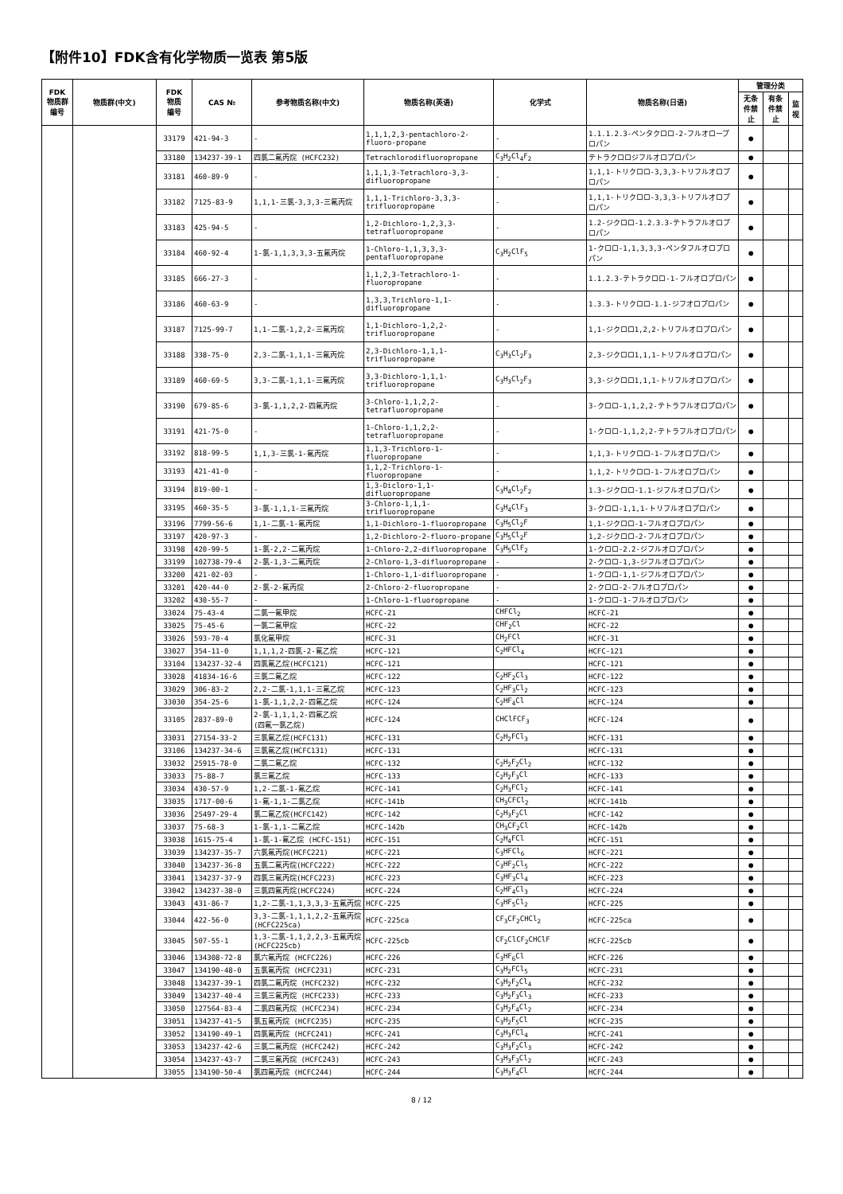【附件10】FDK含有化学物质一览表 第5版
| FDK 物质群 编号 | 物质群(中文) | FDK 物质 编号 | CAS № | 参考物质名称(中文) | 物质名称(英语) | 化学式 | 物质名称(日语) | 管理分类 | | |
| --- | --- | --- | --- | --- | --- | --- | --- | --- | --- | --- |
| | | | | | | | | 无条件禁止 | 有条件禁止 | 监视 |
| | | 33179 | 421-94-3 | - | 1,1,1,2,3-pentachloro-2-fluoro-propane | - | 1.1.1.2.3-ペンタクロロ-2-フルオロープロパン | ● | | |
| | | 33180 | 134237-39-1 | 四氯二氟丙烷 (HCFC232) | Tetrachlorodifluoropropane | C<sub>3</sub>H<sub>2</sub>Cl<sub>4</sub>F<sub>2</sub> | テトラクロロジフルオロプロパン | ● | | |
| | | 33181 | 460-89-9 | - | 1,1,1,3-Tetrachloro-3,3-difluoropropane | - | 1,1,1-トリクロロ-3,3,3-トリフルオロプロパン | ● | | |
| | | 33182 | 7125-83-9 | 1,1,1-三氯-3,3,3-三氟丙烷 | 1,1,1-Trichloro-3,3,3-trifluoropropane | - | 1,1,1-トリクロロ-3,3,3-トリフルオロプロパン | ● | | |
| | | 33183 | 425-94-5 | - | 1,2-Dichloro-1,2,3,3-tetrafluoropropane | - | 1.2-ジクロロ-1.2.3.3-テトラフルオロプロパン | ● | | |
| | | 33184 | 460-92-4 | 1-氯-1,1,3,3,3-五氟丙烷 | 1-Chloro-1,1,3,3,3-pentafluoropropane | C<sub>3</sub>H<sub>2</sub>ClF<sub>5</sub> | 1-クロロ-1,1,3,3,3-ペンタフルオロプロパン | ● | | |
| | | 33185 | 666-27-3 | - | 1,1,2,3-Tetrachloro-1-fluoropropane | - | 1.1.2.3-テトラクロロ-1-フルオロプロパン | ● | | |
| | | 33186 | 460-63-9 | - | 1,3,3,Trichloro-1,1-difluoropropane | - | 1.3.3-トリクロロ-1.1-ジフオロプロパン | ● | | |
| | | 33187 | 7125-99-7 | 1,1-二氯-1,2,2-三氟丙烷 | 1,1-Dichloro-1,2,2-trifluoropropane | - | 1,1-ジクロロ1,2,2-トリフルオロプロパン | ● | | |
| | | 33188 | 338-75-0 | 2,3-二氯-1,1,1-三氟丙烷 | 2,3-Dichloro-1,1,1-trifluoropropane | C<sub>3</sub>H<sub>3</sub>Cl<sub>2</sub>F<sub>3</sub> | 2,3-ジクロロ1,1,1-トリフルオロプロパン | ● | | |
| | | 33189 | 460-69-5 | 3,3-二氯-1,1,1-三氟丙烷 | 3,3-Dichloro-1,1,1-trifluoropropane | C<sub>3</sub>H<sub>3</sub>Cl<sub>2</sub>F<sub>3</sub> | 3,3-ジクロロ1,1,1-トリフルオロプロパン | ● | | |
| | | 33190 | 679-85-6 | 3-氯-1,1,2,2-四氟丙烷 | 3-Chloro-1,1,2,2-tetrafluoropropane | - | 3-クロロ-1,1,2,2-テトラフルオロプロパン | ● | | |
| | | 33191 | 421-75-0 | - | 1-Chloro-1,1,2,2-tetrafluoropropane | - | 1-クロロ-1,1,2,2-テトラフルオロプロパン | ● | | |
| | | 33192 | 818-99-5 | 1,1,3-三氯-1-氟丙烷 | 1,1,3-Trichloro-1-fluoropropane | - | 1,1,3-トリクロロ-1-フルオロプロパン | ● | | |
| | | 33193 | 421-41-0 | - | 1,1,2-Trichloro-1-fluoropropane | - | 1,1,2-トリクロロ-1-フルオロプロパン | ● | | |
| | | 33194 | 819-00-1 | - | 1,3-Dicloro-1,1-difluoropropane | C<sub>3</sub>H<sub>4</sub>Cl<sub>2</sub>F<sub>2</sub> | 1.3-ジクロロ-1.1-ジフルオロプロパン | ● | | |
| | | 33195 | 460-35-5 | 3-氯-1,1,1-三氟丙烷 | 3-Chloro-1,1,1-trifluoropropane | C<sub>3</sub>H<sub>4</sub>ClF<sub>3</sub> | 3-クロロ-1,1,1-トリフルオロプロパン | ● | | |
| | | 33196 | 7799-56-6 | 1,1-二氯-1-氟丙烷 | 1,1-Dichloro-1-fluoropropane | C<sub>3</sub>H<sub>5</sub>Cl<sub>2</sub>F | 1,1-ジクロロ-1-フルオロプロパン | ● | | |
| | | 33197 | 420-97-3 | - | 1,2-Dichloro-2-fluoro-propane | C<sub>3</sub>H<sub>5</sub>Cl<sub>2</sub>F | 1,2-ジクロロ-2-フルオロプロパン | ● | | |
| | | 33198 | 420-99-5 | 1-氯-2,2-二氟丙烷 | 1-Chloro-2,2-difluoropropane | C<sub>3</sub>H<sub>5</sub>ClF<sub>2</sub> | 1-クロロ-2.2-ジフルオロプロパン | ● | | |
| | | 33199 | 102738-79-4 | 2-氯-1,3-二氟丙烷 | 2-Chloro-1,3-difluoropropane | - | 2-クロロ-1,3-ジフルオロプロパン | ● | | |
| | | 33200 | 421-02-03 | - | 1-Chloro-1,1-difluoropropane | - | 1-クロロ-1,1-ジフルオロプロパン | ● | | |
| | | 33201 | 420-44-0 | 2-氯-2-氟丙烷 | 2-Chloro-2-fluoropropane | - | 2-クロロ-2-フルオロプロパン | ● | | |
| | | 33202 | 430-55-7 | - | 1-Chloro-1-fluoropropane | - | 1-クロロ-1-フルオロプロパン | ● | | |
| | | 33024 | 75-43-4 | 二氯一氟甲烷 | HCFC-21 | CHFCl<sub>2</sub> | HCFC-21 | ● | | |
| | | 33025 | 75-45-6 | 一氯二氟甲烷 | HCFC-22 | CHF<sub>2</sub>Cl | HCFC-22 | ● | | |
| | | 33026 | 593-70-4 | 氯化氟甲烷 | HCFC-31 | CH<sub>2</sub>FCl | HCFC-31 | ● | | |
| | | 33027 | 354-11-0 | 1,1,1,2-四氯-2-氟乙烷 | HCFC-121 | C<sub>2</sub>HFCl<sub>4</sub> | HCFC-121 | ● | | |
| | | 33104 | 134237-32-4 | 四氯氟乙烷(HCFC121) | HCFC-121 | | HCFC-121 | ● | | |
| | | 33028 | 41834-16-6 | 三氯二氟乙烷 | HCFC-122 | C<sub>2</sub>HF<sub>2</sub>Cl<sub>3</sub> | HCFC-122 | ● | | |
| | | 33029 | 306-83-2 | 2,2-二氯-1,1,1-三氟乙烷 | HCFC-123 | C<sub>2</sub>HF<sub>3</sub>Cl<sub>2</sub> | HCFC-123 | ● | | |
| | | 33030 | 354-25-6 | 1-氯-1,1,2,2-四氟乙烷 | HCFC-124 | C<sub>2</sub>HF<sub>4</sub>Cl | HCFC-124 | ● | | |
| | | 33105 | 2837-89-0 | 2-氯-1,1,1,2-四氟乙烷 (四氟一氯乙烷) | HCFC-124 | CHClFCF<sub>3</sub> | HCFC-124 | ● | | |
| | | 33031 | 27154-33-2 | 三氯氟乙烷(HCFC131) | HCFC-131 | C<sub>2</sub>H<sub>2</sub>FCl<sub>3</sub> | HCFC-131 | ● | | |
| | | 33106 | 134237-34-6 | 三氯氟乙烷(HCFC131) | HCFC-131 | | HCFC-131 | ● | | |
| | | 33032 | 25915-78-0 | 二氯二氟乙烷 | HCFC-132 | C<sub>2</sub>H<sub>2</sub>F<sub>2</sub>Cl<sub>2</sub> | HCFC-132 | ● | | |
| | | 33033 | 75-88-7 | 氯三氟乙烷 | HCFC-133 | C<sub>2</sub>H<sub>2</sub>F<sub>3</sub>Cl | HCFC-133 | ● | | |
| | | 33034 | 430-57-9 | 1,2-二氯-1-氟乙烷 | HCFC-141 | C<sub>2</sub>H<sub>3</sub>FCl<sub>2</sub> | HCFC-141 | ● | | |
| | | 33035 | 1717-00-6 | 1-氟-1,1-二氯乙烷 | HCFC-141b | CH<sub>3</sub>CFCl<sub>2</sub> | HCFC-141b | ● | | |
| | | 33036 | 25497-29-4 | 氯二氟乙烷(HCFC142) | HCFC-142 | C<sub>2</sub>H<sub>3</sub>F<sub>2</sub>Cl | HCFC-142 | ● | | |
| | | 33037 | 75-68-3 | 1-氯-1,1-二氟乙烷 | HCFC-142b | CH<sub>3</sub>CF<sub>2</sub>Cl | HCFC-142b | ● | | |
| | | 33038 | 1615-75-4 | 1-氯-1-氟乙烷 (HCFC-151) | HCFC-151 | C<sub>2</sub>H<sub>4</sub>FCl | HCFC-151 | ● | | |
| | | 33039 | 134237-35-7 | 六氯氟丙烷(HCFC221) | HCFC-221 | C<sub>3</sub>HFCl<sub>6</sub> | HCFC-221 | ● | | |
| | | 33040 | 134237-36-8 | 五氯二氟丙烷(HCFC222) | HCFC-222 | C<sub>3</sub>HF<sub>2</sub>Cl<sub>5</sub> | HCFC-222 | ● | | |
| | | 33041 | 134237-37-9 | 四氯三氟丙烷(HCFC223) | HCFC-223 | C<sub>3</sub>HF<sub>3</sub>Cl<sub>4</sub> | HCFC-223 | ● | | |
| | | 33042 | 134237-38-0 | 三氯四氟丙烷(HCFC224) | HCFC-224 | C<sub>2</sub>HF<sub>4</sub>Cl<sub>3</sub> | HCFC-224 | ● | | |
| | | 33043 | 431-86-7 | 1,2-二氯-1,1,3,3,3-五氟丙烷 | HCFC-225 | C<sub>3</sub>HF<sub>5</sub>Cl<sub>2</sub> | HCFC-225 | ● | | |
| | | 33044 | 422-56-0 | 3,3-二氯-1,1,1,2,2-五氟丙烷 (HCFC225ca) | HCFC-225ca | CF<sub>3</sub>CF<sub>2</sub>CHCl<sub>2</sub> | HCFC-225ca | ● | | |
| | | 33045 | 507-55-1 | 1,3-二氯-1,1,2,2,3-五氟丙烷 (HCFC225cb) | HCFC-225cb | CF<sub>2</sub>ClCF<sub>2</sub>CHClF | HCFC-225cb | ● | | |
| | | 33046 | 134308-72-8 | 氯六氟丙烷 (HCFC226) | HCFC-226 | C<sub>3</sub>HF<sub>6</sub>Cl | HCFC-226 | ● | | |
| | | 33047 | 134190-48-0 | 五氯氟丙烷 (HCFC231) | HCFC-231 | C<sub>3</sub>H<sub>2</sub>FCl<sub>5</sub> | HCFC-231 | ● | | |
| | | 33048 | 134237-39-1 | 四氯二氟丙烷 (HCFC232) | HCFC-232 | C<sub>3</sub>H<sub>2</sub>F<sub>2</sub>Cl<sub>4</sub> | HCFC-232 | ● | | |
| | | 33049 | 134237-40-4 | 三氯三氟丙烷 (HCFC233) | HCFC-233 | C<sub>3</sub>H<sub>2</sub>F<sub>3</sub>Cl<sub>3</sub> | HCFC-233 | ● | | |
| | | 33050 | 127564-83-4 | 二氯四氟丙烷 (HCFC234) | HCFC-234 | C<sub>3</sub>H<sub>2</sub>F<sub>4</sub>Cl<sub>2</sub> | HCFC-234 | ● | | |
| | | 33051 | 134237-41-5 | 氯五氟丙烷 (HCFC235) | HCFC-235 | C<sub>3</sub>H<sub>2</sub>F<sub>5</sub>Cl | HCFC-235 | ● | | |
| | | 33052 | 134190-49-1 | 四氯氟丙烷 (HCFC241) | HCFC-241 | C<sub>3</sub>H<sub>3</sub>FCl<sub>4</sub> | HCFC-241 | ● | | |
| | | 33053 | 134237-42-6 | 三氯二氟丙烷 (HCFC242) | HCFC-242 | C<sub>3</sub>H<sub>3</sub>F<sub>2</sub>Cl<sub>3</sub> | HCFC-242 | ● | | |
| | | 33054 | 134237-43-7 | 二氯三氟丙烷 (HCFC243) | HCFC-243 | C<sub>3</sub>H<sub>3</sub>F<sub>3</sub>Cl<sub>2</sub> | HCFC-243 | ● | | |
| | | 33055 | 134190-50-4 | 氯四氟丙烷 (HCFC244) | HCFC-244 | C<sub>3</sub>H<sub>3</sub>F<sub>4</sub>Cl | HCFC-244 | ● | | |
8 / 12